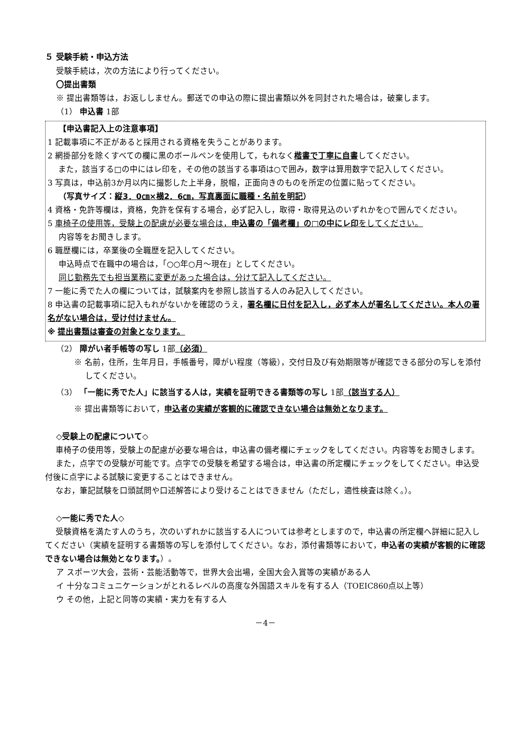５ 受験手続・申込方法
受験手続は，次の方法により行ってください。
〇提出書類
※ 提出書類等は，お返ししません。郵送での申込の際に提出書類以外を同封された場合は，破棄します。
（1） 申込書 1部
【申込書記入上の注意事項】
1 記載事項に不正があると採用される資格を失うことがあります。
2 網掛部分を除くすべての欄に黒のボールペンを使用して，もれなく楷書で丁寧に自書してください。
　 また，該当する□の中にはレ印を，その他の該当する事項は○で囲み，数字は算用数字で記入してください。
3 写真は，申込前3か月以内に撮影した上半身，脱帽，正面向きのものを所定の位置に貼ってください。
（写真サイズ：縦3．0㎝×横2．6㎝，写真裏面に職種・名前を明記）
4 資格・免許等欄は，資格，免許を保有する場合，必ず記入し，取得・取得見込のいずれかを○で囲んでください。
5 車椅子の使用等，受験上の配慮が必要な場合は，申込書の「備考欄」の□の中にレ印をしてください。
内容等をお聞きします。
6 職歴欄には，卒業後の全職歴を記入してください。
申込時点で在職中の場合は，「○○年○月～現在」としてください。
同じ勤務先でも担当業務に変更があった場合は，分けて記入してください。
7 一能に秀でた人の欄については，試験案内を参照し該当する人のみ記入してください。
8 申込書の記載事項に記入もれがないかを確認のうえ，署名欄に日付を記入し，必ず本人が署名してください。本人の署名がない場合は，受け付けません。
※ 提出書類は審査の対象となります。
（2） 障がい者手帳等の写し 1部（必須）
※ 名前，住所，生年月日，手帳番号，障がい程度（等級），交付日及び有効期限等が確認できる部分の写しを添付してください。
（3） 「一能に秀でた人」に該当する人は，実績を証明できる書類等の写し 1部（該当する人）
※ 提出書類等において，申込者の実績が客観的に確認できない場合は無効となります。
◇受験上の配慮について◇
　 車椅子の使用等，受験上の配慮が必要な場合は，申込書の備考欄にチェックをしてください。内容等をお聞きします。
　 また，点字での受験が可能です。点字での受験を希望する場合は，申込書の所定欄にチェックをしてください。申込受付後に点字による試験に変更することはできません。
　 なお，筆記試験を口頭試問や口述解答により受けることはできません（ただし，適性検査は除く。）。
◇一能に秀でた人◇
　 受験資格を満たす人のうち，次のいずれかに該当する人については参考としますので，申込書の所定欄へ詳細に記入してください（実績を証明する書類等の写しを添付してください。なお，添付書類等において，申込者の実績が客観的に確認できない場合は無効となります。）。
ア スポーツ大会，芸術・芸能活動等で，世界大会出場，全国大会入賞等の実績がある人
イ 十分なコミュニケーションがとれるレベルの高度な外国語スキルを有する人（TOEIC860点以上等）
ウ その他，上記と同等の実績・実力を有する人
－4－